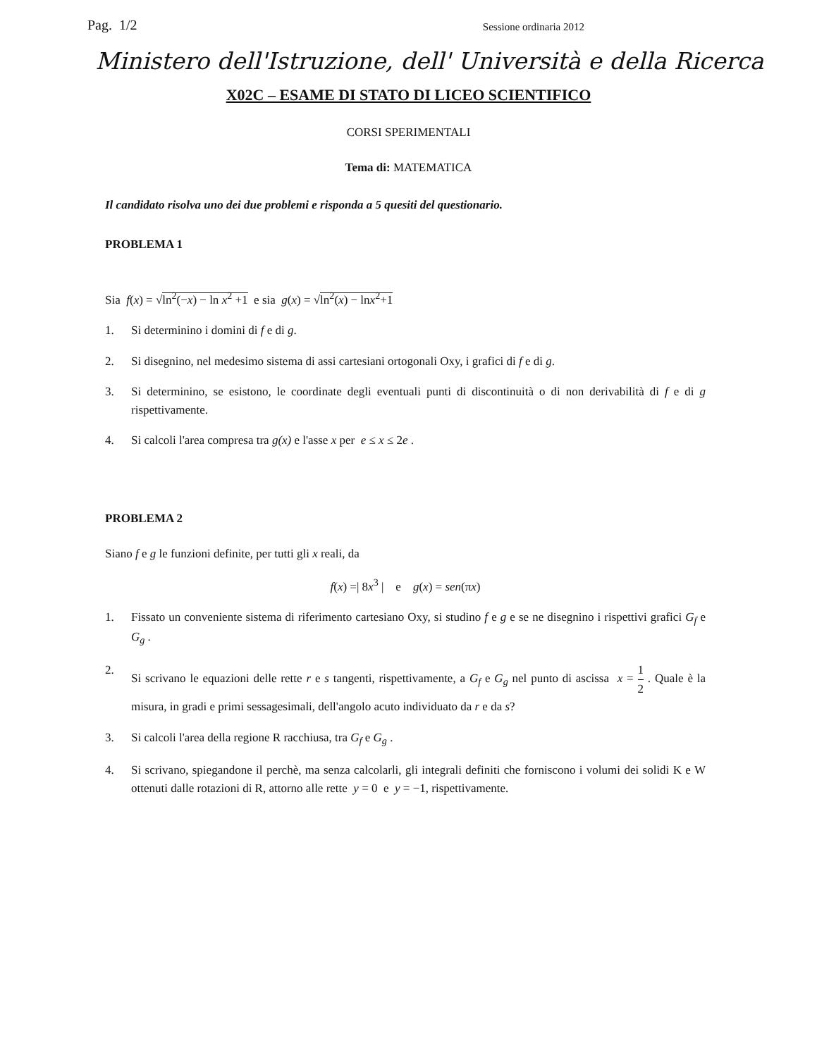Pag. 1/2 Sessione ordinaria 2012
Ministero dell'Istruzione, dell' Università e della Ricerca
X02C – ESAME DI STATO DI LICEO SCIENTIFICO
CORSI SPERIMENTALI
Tema di: MATEMATICA
Il candidato risolva uno dei due problemi e risponda a 5 quesiti del questionario.
PROBLEMA 1
Sia f(x) = √ln<sup>2</sup>(−x) − ln x<sup>2</sup> +1 e sia g(x) = √ln<sup>2</sup>(x) − lnx<sup>2</sup>+1
1. Si determinino i domini di f e di g.
2. Si disegnino, nel medesimo sistema di assi cartesiani ortogonali Oxy, i grafici di f e di g.
3. Si determinino, se esistono, le coordinate degli eventuali punti di discontinuità o di non derivabilità di f e di g rispettivamente.
4. Si calcoli l'area compresa tra g(x) e l'asse x per e ≤ x ≤ 2e .
PROBLEMA 2
Siano f e g le funzioni definite, per tutti gli x reali, da
f(x) =| 8x<sup>3</sup> | e g(x) = sen(πx)
1. Fissato un conveniente sistema di riferimento cartesiano Oxy, si studino f e g e se ne disegnino i rispettivi grafici G<sub>f</sub> e G<sub>g</sub> .
2. Si scrivano le equazioni delle rette r e s tangenti, rispettivamente, a G<sub>f</sub> e G<sub>g</sub> nel punto di ascissa x = 1 2 . Quale è la misura, in gradi e primi sessagesimali, dell'angolo acuto individuato da r e da s?
3. Si calcoli l'area della regione R racchiusa, tra G<sub>f</sub> e G<sub>g</sub> .
4. Si scrivano, spiegandone il perchè, ma senza calcolarli, gli integrali definiti che forniscono i volumi dei solidi K e W ottenuti dalle rotazioni di R, attorno alle rette y = 0 e y = −1, rispettivamente.